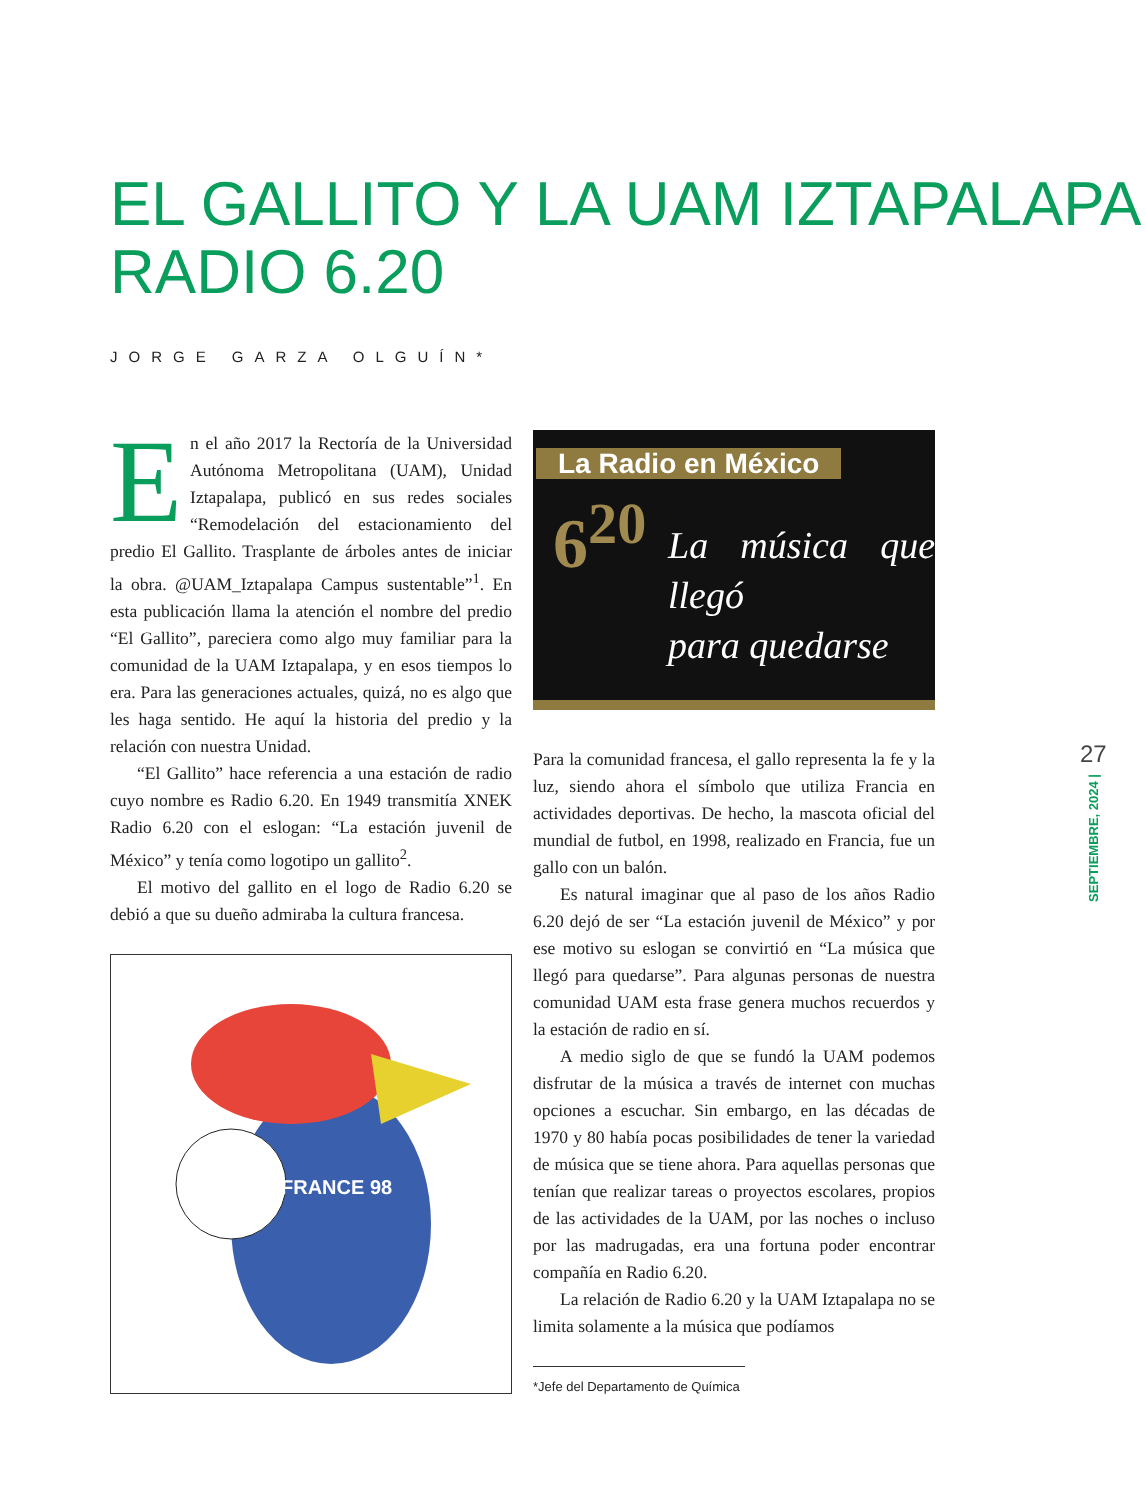EL GALLITO Y LA UAM IZTAPALAPA
RADIO 6.20
JORGE GARZA OLGUÍN*
En el año 2017 la Rectoría de la Universidad Autónoma Metropolitana (UAM), Unidad Iztapalapa, publicó en sus redes sociales “Remodelación del estacionamiento del predio El Gallito. Trasplante de árboles antes de iniciar la obra. @UAM_Iztapalapa Campus sustentable”<sup>1</sup>. En esta publicación llama la atención el nombre del predio “El Gallito”, pareciera como algo muy familiar para la comunidad de la UAM Iztapalapa, y en esos tiempos lo era. Para las generaciones actuales, quizá, no es algo que les haga sentido. He aquí la historia del predio y la relación con nuestra Unidad.
“El Gallito” hace referencia a una estación de radio cuyo nombre es Radio 6.20. En 1949 transmitía XNEK Radio 6.20 con el eslogan: “La estación juvenil de México” y tenía como logotipo un gallito<sup>2</sup>.
El motivo del gallito en el logo de Radio 6.20 se debió a que su dueño admiraba la cultura francesa.
FRANCE 98
La Radio en México
6<sup>20</sup>
La música que llegó
para quedarse
Para la comunidad francesa, el gallo representa la fe y la luz, siendo ahora el símbolo que utiliza Francia en actividades deportivas. De hecho, la mascota oficial del mundial de futbol, en 1998, realizado en Francia, fue un gallo con un balón.
Es natural imaginar que al paso de los años Radio 6.20 dejó de ser “La estación juvenil de México” y por ese motivo su eslogan se convirtió en “La música que llegó para quedarse”. Para algunas personas de nuestra comunidad UAM esta frase genera muchos recuerdos y la estación de radio en sí.
A medio siglo de que se fundó la UAM podemos disfrutar de la música a través de internet con muchas opciones a escuchar. Sin embargo, en las décadas de 1970 y 80 había pocas posibilidades de tener la variedad de música que se tiene ahora. Para aquellas personas que tenían que realizar tareas o proyectos escolares, propios de las actividades de la UAM, por las noches o incluso por las madrugadas, era una fortuna poder encontrar compañía en Radio 6.20.
La relación de Radio 6.20 y la UAM Iztapalapa no se limita solamente a la música que podíamos
*Jefe del Departamento de Química
27
SEPTIEMBRE, 2024 |